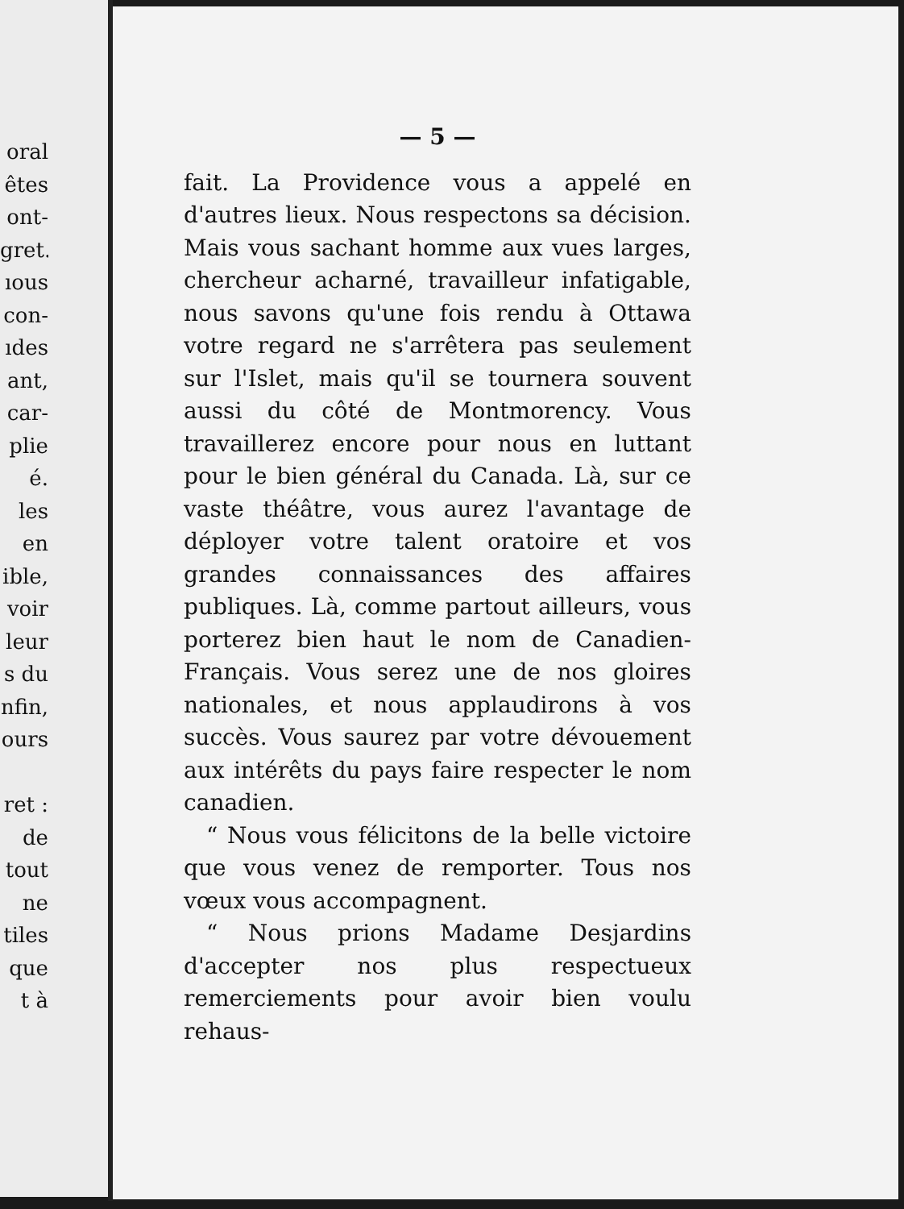oral
êtes
ont-
gret.
ıous
con-
ıdes
ant,
car-
plie
é.
les
en
ible,
voir
leur
s du
nfin,
ours
ret :
de
tout
ne
tiles
que
t à
— 5 —
fait. La Providence vous a appelé en d'autres lieux. Nous respectons sa décision. Mais vous sachant homme aux vues larges, chercheur acharné, travailleur infatigable, nous savons qu'une fois rendu à Ottawa votre regard ne s'arrêtera pas seulement sur l'Islet, mais qu'il se tournera souvent aussi du côté de Montmorency. Vous travaillerez encore pour nous en luttant pour le bien général du Canada. Là, sur ce vaste théâtre, vous aurez l'avantage de déployer votre talent oratoire et vos grandes connaissances des affaires publiques. Là, comme partout ailleurs, vous porterez bien haut le nom de Canadien-Français. Vous serez une de nos gloires nationales, et nous applaudirons à vos succès. Vous saurez par votre dévouement aux intérêts du pays faire respecter le nom canadien.
“ Nous vous félicitons de la belle victoire que vous venez de remporter. Tous nos vœux vous accompagnent.
“ Nous prions Madame Desjardins d'accepter nos plus respectueux remerciements pour avoir bien voulu rehaus-